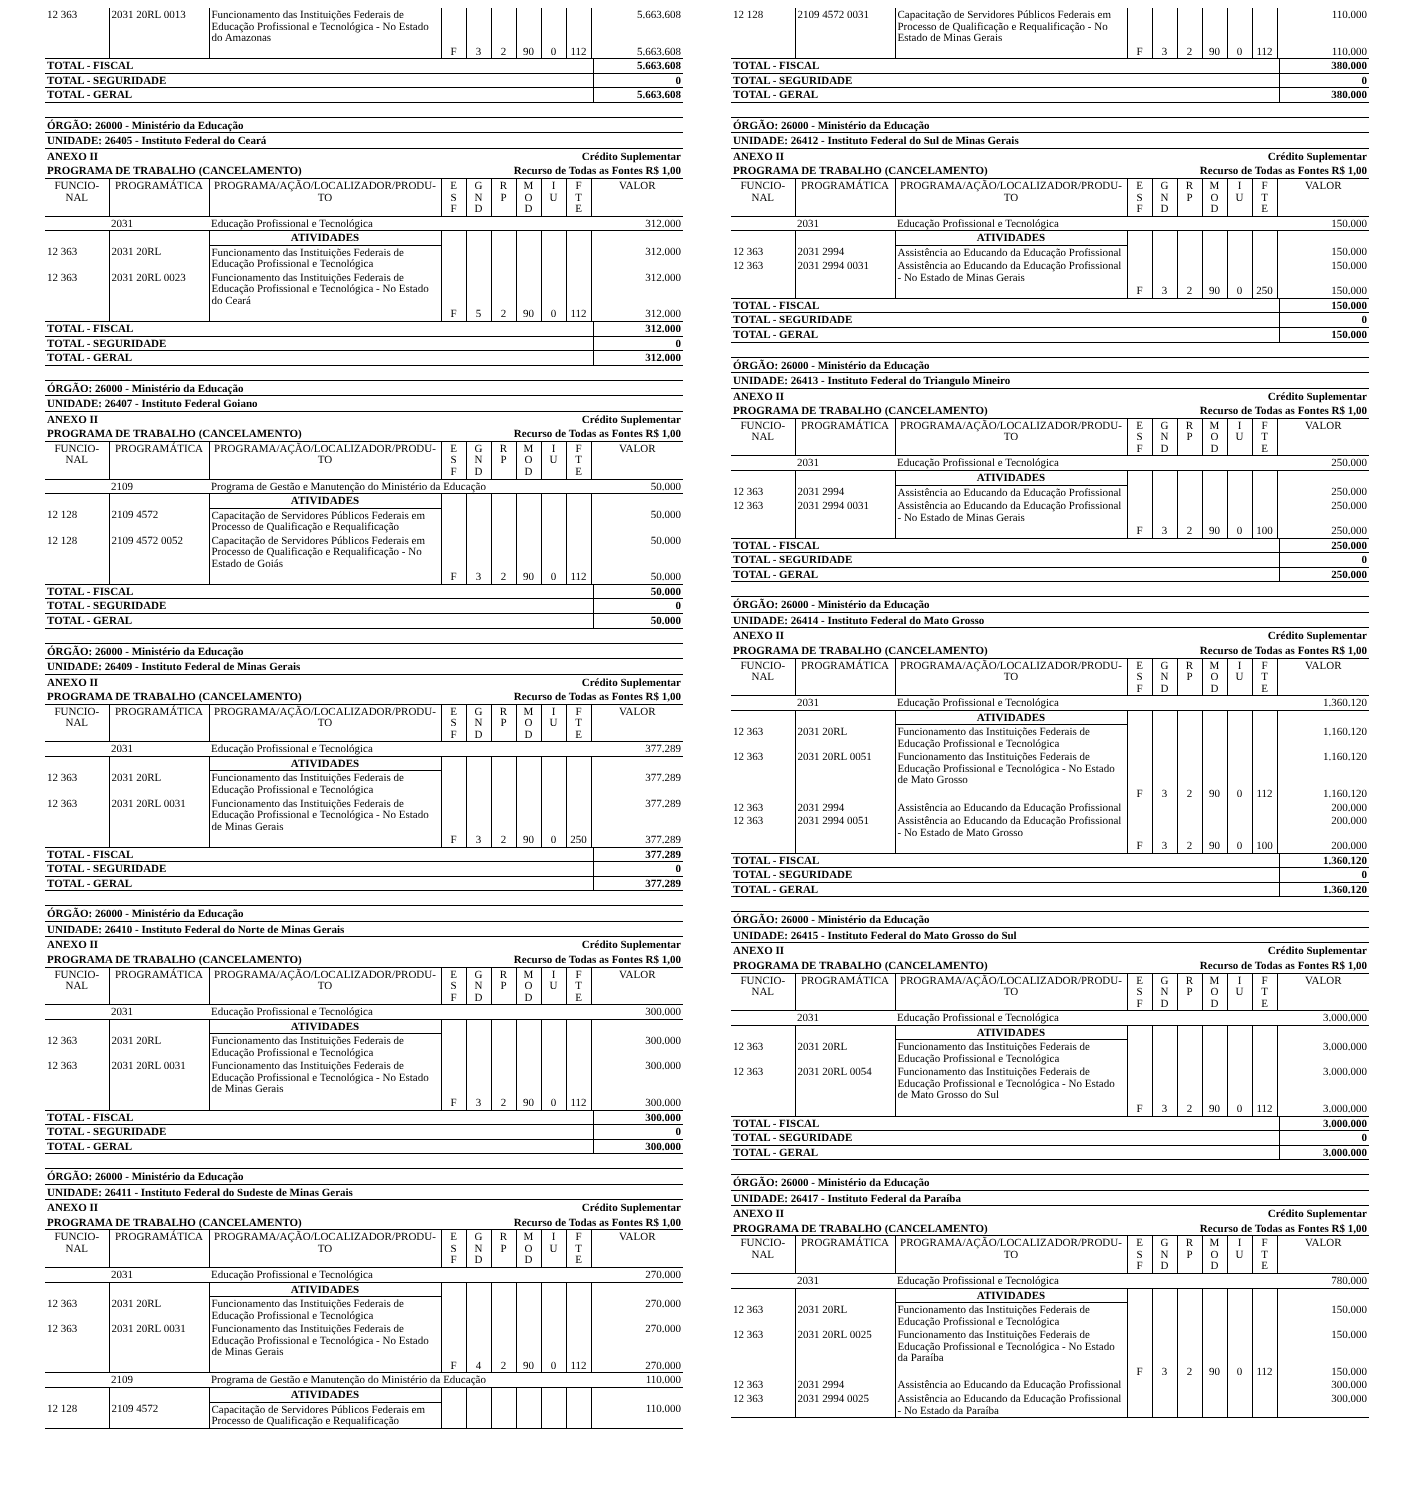| 12 363 | 2031 20RL 0013 | Funcionamento das Instituições Federais de Educação Profissional e Tecnológica - No Estado do Amazonas | | | | | | | 5.663.608 |
| | | | F | 3 | 2 | 90 | 0 | 112 | 5.663.608 |
| TOTAL - FISCAL | 5.663.608 |
| TOTAL - SEGURIDADE | 0 |
| TOTAL - GERAL | 5.663.608 |
ÓRGÃO: 26000 - Ministério da Educação
UNIDADE: 26405 - Instituto Federal do Ceará
ANEXO II Crédito Suplementar
PROGRAMA DE TRABALHO (CANCELAMENTO) Recurso de Todas as Fontes R$ 1,00
| FUNCIO- NAL | PROGRAMÁTICA | PROGRAMA/AÇÃO/LOCALIZADOR/PRODU- TO | E S F | G N D | R P | M O D | I U | F T E | VALOR |
| --- | --- | --- | --- | --- | --- | --- | --- | --- | --- |
| | 2031 | Educação Profissional e Tecnológica | | | | | | | 312.000 |
| | | ATIVIDADES | | | | | | | |
| 12 363 | 2031 20RL | Funcionamento das Instituições Federais de Educação Profissional e Tecnológica | | | | | | | 312.000 |
| 12 363 | 2031 20RL 0023 | Funcionamento das Instituições Federais de Educação Profissional e Tecnológica - No Estado do Ceará | | | | | | | 312.000 |
| | | | F | 5 | 2 | 90 | 0 | 112 | 312.000 |
| TOTAL - FISCAL | 312.000 |
| TOTAL - SEGURIDADE | 0 |
| TOTAL - GERAL | 312.000 |
ÓRGÃO: 26000 - Ministério da Educação
UNIDADE: 26407 - Instituto Federal Goiano
ANEXO II Crédito Suplementar
PROGRAMA DE TRABALHO (CANCELAMENTO) Recurso de Todas as Fontes R$ 1,00
| FUNCIO- NAL | PROGRAMÁTICA | PROGRAMA/AÇÃO/LOCALIZADOR/PRODU- TO | E S F | G N D | R P | M O D | I U | F T E | VALOR |
| --- | --- | --- | --- | --- | --- | --- | --- | --- | --- |
| | 2109 | Programa de Gestão e Manutenção do Ministério da Educação | | | | | | | 50.000 |
| | | ATIVIDADES | | | | | | | |
| 12 128 | 2109 4572 | Capacitação de Servidores Públicos Federais em Processo de Qualificação e Requalificação | | | | | | | 50.000 |
| 12 128 | 2109 4572 0052 | Capacitação de Servidores Públicos Federais em Processo de Qualificação e Requalificação - No Estado de Goiás | | | | | | | 50.000 |
| | | | F | 3 | 2 | 90 | 0 | 112 | 50.000 |
| TOTAL - FISCAL | 50.000 |
| TOTAL - SEGURIDADE | 0 |
| TOTAL - GERAL | 50.000 |
ÓRGÃO: 26000 - Ministério da Educação
UNIDADE: 26409 - Instituto Federal de Minas Gerais
ANEXO II Crédito Suplementar
PROGRAMA DE TRABALHO (CANCELAMENTO) Recurso de Todas as Fontes R$ 1,00
| FUNCIO- NAL | PROGRAMÁTICA | PROGRAMA/AÇÃO/LOCALIZADOR/PRODU- TO | E S F | G N D | R P | M O D | I U | F T E | VALOR |
| --- | --- | --- | --- | --- | --- | --- | --- | --- | --- |
| | 2031 | Educação Profissional e Tecnológica | | | | | | | 377.289 |
| | | ATIVIDADES | | | | | | | |
| 12 363 | 2031 20RL | Funcionamento das Instituições Federais de Educação Profissional e Tecnológica | | | | | | | 377.289 |
| 12 363 | 2031 20RL 0031 | Funcionamento das Instituições Federais de Educação Profissional e Tecnológica - No Estado de Minas Gerais | | | | | | | 377.289 |
| | | | F | 3 | 2 | 90 | 0 | 250 | 377.289 |
| TOTAL - FISCAL | 377.289 |
| TOTAL - SEGURIDADE | 0 |
| TOTAL - GERAL | 377.289 |
ÓRGÃO: 26000 - Ministério da Educação
UNIDADE: 26410 - Instituto Federal do Norte de Minas Gerais
ANEXO II Crédito Suplementar
PROGRAMA DE TRABALHO (CANCELAMENTO) Recurso de Todas as Fontes R$ 1,00
| FUNCIO- NAL | PROGRAMÁTICA | PROGRAMA/AÇÃO/LOCALIZADOR/PRODU- TO | E S F | G N D | R P | M O D | I U | F T E | VALOR |
| --- | --- | --- | --- | --- | --- | --- | --- | --- | --- |
| | 2031 | Educação Profissional e Tecnológica | | | | | | | 300.000 |
| | | ATIVIDADES | | | | | | | |
| 12 363 | 2031 20RL | Funcionamento das Instituições Federais de Educação Profissional e Tecnológica | | | | | | | 300.000 |
| 12 363 | 2031 20RL 0031 | Funcionamento das Instituições Federais de Educação Profissional e Tecnológica - No Estado de Minas Gerais | | | | | | | 300.000 |
| | | | F | 3 | 2 | 90 | 0 | 112 | 300.000 |
| TOTAL - FISCAL | 300.000 |
| TOTAL - SEGURIDADE | 0 |
| TOTAL - GERAL | 300.000 |
ÓRGÃO: 26000 - Ministério da Educação
UNIDADE: 26411 - Instituto Federal do Sudeste de Minas Gerais
ANEXO II Crédito Suplementar
PROGRAMA DE TRABALHO (CANCELAMENTO) Recurso de Todas as Fontes R$ 1,00
| FUNCIO- NAL | PROGRAMÁTICA | PROGRAMA/AÇÃO/LOCALIZADOR/PRODU- TO | E S F | G N D | R P | M O D | I U | F T E | VALOR |
| --- | --- | --- | --- | --- | --- | --- | --- | --- | --- |
| | 2031 | Educação Profissional e Tecnológica | | | | | | | 270.000 |
| | | ATIVIDADES | | | | | | | |
| 12 363 | 2031 20RL | Funcionamento das Instituições Federais de Educação Profissional e Tecnológica | | | | | | | 270.000 |
| 12 363 | 2031 20RL 0031 | Funcionamento das Instituições Federais de Educação Profissional e Tecnológica - No Estado de Minas Gerais | | | | | | | 270.000 |
| | | | F | 4 | 2 | 90 | 0 | 112 | 270.000 |
| | 2109 | Programa de Gestão e Manutenção do Ministério da Educação | | | | | | | 110.000 |
| | | ATIVIDADES | | | | | | | |
| 12 128 | 2109 4572 | Capacitação de Servidores Públicos Federais em Processo de Qualificação e Requalificação | | | | | | | 110.000 |
| 12 128 | 2109 4572 0031 | Capacitação de Servidores Públicos Federais em Processo de Qualificação e Requalificação - No Estado de Minas Gerais | | | | | | | 110.000 |
| | | | F | 3 | 2 | 90 | 0 | 112 | 110.000 |
| TOTAL - FISCAL | 380.000 |
| TOTAL - SEGURIDADE | 0 |
| TOTAL - GERAL | 380.000 |
ÓRGÃO: 26000 - Ministério da Educação
UNIDADE: 26412 - Instituto Federal do Sul de Minas Gerais
ANEXO II Crédito Suplementar
PROGRAMA DE TRABALHO (CANCELAMENTO) Recurso de Todas as Fontes R$ 1,00
| FUNCIO- NAL | PROGRAMÁTICA | PROGRAMA/AÇÃO/LOCALIZADOR/PRODU- TO | E S F | G N D | R P | M O D | I U | F T E | VALOR |
| --- | --- | --- | --- | --- | --- | --- | --- | --- | --- |
| | 2031 | Educação Profissional e Tecnológica | | | | | | | 150.000 |
| | | ATIVIDADES | | | | | | | |
| 12 363 | 2031 2994 | Assistência ao Educando da Educação Profissional | | | | | | | 150.000 |
| 12 363 | 2031 2994 0031 | Assistência ao Educando da Educação Profissional - No Estado de Minas Gerais | | | | | | | 150.000 |
| | | | F | 3 | 2 | 90 | 0 | 250 | 150.000 |
| TOTAL - FISCAL | 150.000 |
| TOTAL - SEGURIDADE | 0 |
| TOTAL - GERAL | 150.000 |
ÓRGÃO: 26000 - Ministério da Educação
UNIDADE: 26413 - Instituto Federal do Triangulo Mineiro
ANEXO II Crédito Suplementar
PROGRAMA DE TRABALHO (CANCELAMENTO) Recurso de Todas as Fontes R$ 1,00
| FUNCIO- NAL | PROGRAMÁTICA | PROGRAMA/AÇÃO/LOCALIZADOR/PRODU- TO | E S F | G N D | R P | M O D | I U | F T E | VALOR |
| --- | --- | --- | --- | --- | --- | --- | --- | --- | --- |
| | 2031 | Educação Profissional e Tecnológica | | | | | | | 250.000 |
| | | ATIVIDADES | | | | | | | |
| 12 363 | 2031 2994 | Assistência ao Educando da Educação Profissional | | | | | | | 250.000 |
| 12 363 | 2031 2994 0031 | Assistência ao Educando da Educação Profissional - No Estado de Minas Gerais | | | | | | | 250.000 |
| | | | F | 3 | 2 | 90 | 0 | 100 | 250.000 |
| TOTAL - FISCAL | 250.000 |
| TOTAL - SEGURIDADE | 0 |
| TOTAL - GERAL | 250.000 |
ÓRGÃO: 26000 - Ministério da Educação
UNIDADE: 26414 - Instituto Federal do Mato Grosso
ANEXO II Crédito Suplementar
PROGRAMA DE TRABALHO (CANCELAMENTO) Recurso de Todas as Fontes R$ 1,00
| FUNCIO- NAL | PROGRAMÁTICA | PROGRAMA/AÇÃO/LOCALIZADOR/PRODU- TO | E S F | G N D | R P | M O D | I U | F T E | VALOR |
| --- | --- | --- | --- | --- | --- | --- | --- | --- | --- |
| | 2031 | Educação Profissional e Tecnológica | | | | | | | 1.360.120 |
| | | ATIVIDADES | | | | | | | |
| 12 363 | 2031 20RL | Funcionamento das Instituições Federais de Educação Profissional e Tecnológica | | | | | | | 1.160.120 |
| 12 363 | 2031 20RL 0051 | Funcionamento das Instituições Federais de Educação Profissional e Tecnológica - No Estado de Mato Grosso | | | | | | | 1.160.120 |
| | | | F | 3 | 2 | 90 | 0 | 112 | 1.160.120 |
| 12 363 | 2031 2994 | Assistência ao Educando da Educação Profissional | | | | | | | 200.000 |
| 12 363 | 2031 2994 0051 | Assistência ao Educando da Educação Profissional - No Estado de Mato Grosso | | | | | | | 200.000 |
| | | | F | 3 | 2 | 90 | 0 | 100 | 200.000 |
| TOTAL - FISCAL | 1.360.120 |
| TOTAL - SEGURIDADE | 0 |
| TOTAL - GERAL | 1.360.120 |
ÓRGÃO: 26000 - Ministério da Educação
UNIDADE: 26415 - Instituto Federal do Mato Grosso do Sul
ANEXO II Crédito Suplementar
PROGRAMA DE TRABALHO (CANCELAMENTO) Recurso de Todas as Fontes R$ 1,00
| FUNCIO- NAL | PROGRAMÁTICA | PROGRAMA/AÇÃO/LOCALIZADOR/PRODU- TO | E S F | G N D | R P | M O D | I U | F T E | VALOR |
| --- | --- | --- | --- | --- | --- | --- | --- | --- | --- |
| | 2031 | Educação Profissional e Tecnológica | | | | | | | 3.000.000 |
| | | ATIVIDADES | | | | | | | |
| 12 363 | 2031 20RL | Funcionamento das Instituições Federais de Educação Profissional e Tecnológica | | | | | | | 3.000.000 |
| 12 363 | 2031 20RL 0054 | Funcionamento das Instituições Federais de Educação Profissional e Tecnológica - No Estado de Mato Grosso do Sul | | | | | | | 3.000.000 |
| | | | F | 3 | 2 | 90 | 0 | 112 | 3.000.000 |
| TOTAL - FISCAL | 3.000.000 |
| TOTAL - SEGURIDADE | 0 |
| TOTAL - GERAL | 3.000.000 |
ÓRGÃO: 26000 - Ministério da Educação
UNIDADE: 26417 - Instituto Federal da Paraíba
ANEXO II Crédito Suplementar
PROGRAMA DE TRABALHO (CANCELAMENTO) Recurso de Todas as Fontes R$ 1,00
| FUNCIO- NAL | PROGRAMÁTICA | PROGRAMA/AÇÃO/LOCALIZADOR/PRODU- TO | E S F | G N D | R P | M O D | I U | F T E | VALOR |
| --- | --- | --- | --- | --- | --- | --- | --- | --- | --- |
| | 2031 | Educação Profissional e Tecnológica | | | | | | | 780.000 |
| | | ATIVIDADES | | | | | | | |
| 12 363 | 2031 20RL | Funcionamento das Instituições Federais de Educação Profissional e Tecnológica | | | | | | | 150.000 |
| 12 363 | 2031 20RL 0025 | Funcionamento das Instituições Federais de Educação Profissional e Tecnológica - No Estado da Paraíba | | | | | | | 150.000 |
| | | | F | 3 | 2 | 90 | 0 | 112 | 150.000 |
| 12 363 | 2031 2994 | Assistência ao Educando da Educação Profissional | | | | | | | 300.000 |
| 12 363 | 2031 2994 0025 | Assistência ao Educando da Educação Profissional - No Estado da Paraíba | | | | | | | 300.000 |